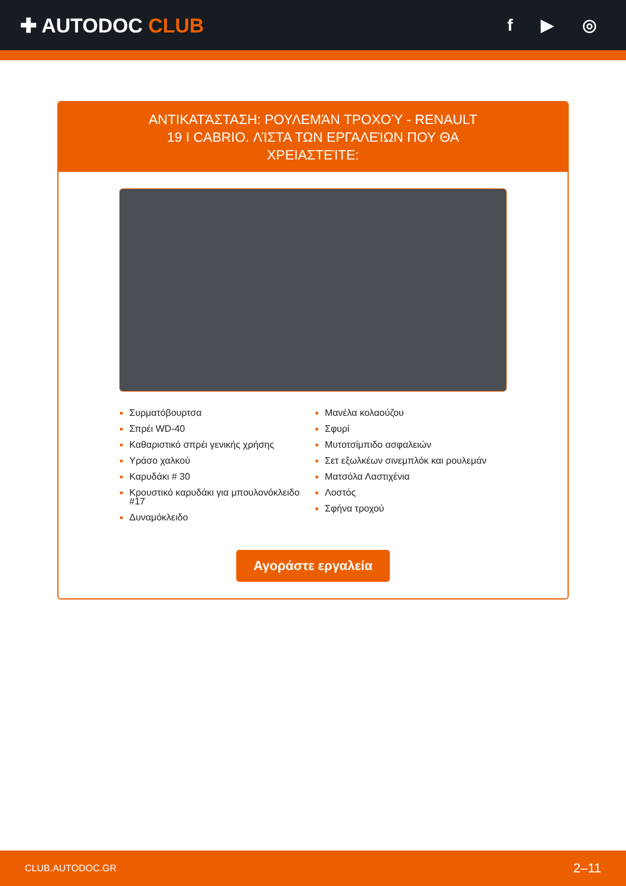✚ AUTODOC CLUB
f ▶ ◎
ΑΝΤΙΚΑΤΆΣΤΑΣΗ: ΡΟΥΛΕΜΆΝ ΤΡΟΧΟΎ - RENAULT 19 I CABRIO. ΛΊΣΤΑ ΤΩΝ ΕΡΓΑΛΕΊΩΝ ΠΟΥ ΘΑ ΧΡΕΙΑΣΤΕΊΤΕ:
Συρματόβουρτσα
Σπρέι WD-40
Καθαριστικό σπρέι γενικής χρήσης
Υράσο χαλκού
Καρυδάκι # 30
Κρουστικό καρυδάκι για μπουλονόκλειδο #17
Δυναμόκλειδο
Μανέλα κολαούζου
Σφυρί
Μυτοτσίμπιδο ασφαλειών
Σετ εξωλκέων σινεμπλόκ και ρουλεμάν
Ματσόλα Λαστιχένια
Λοστός
Σφήνα τροχού
Αγοράστε εργαλεία
CLUB.AUTODOC.GR 2–11